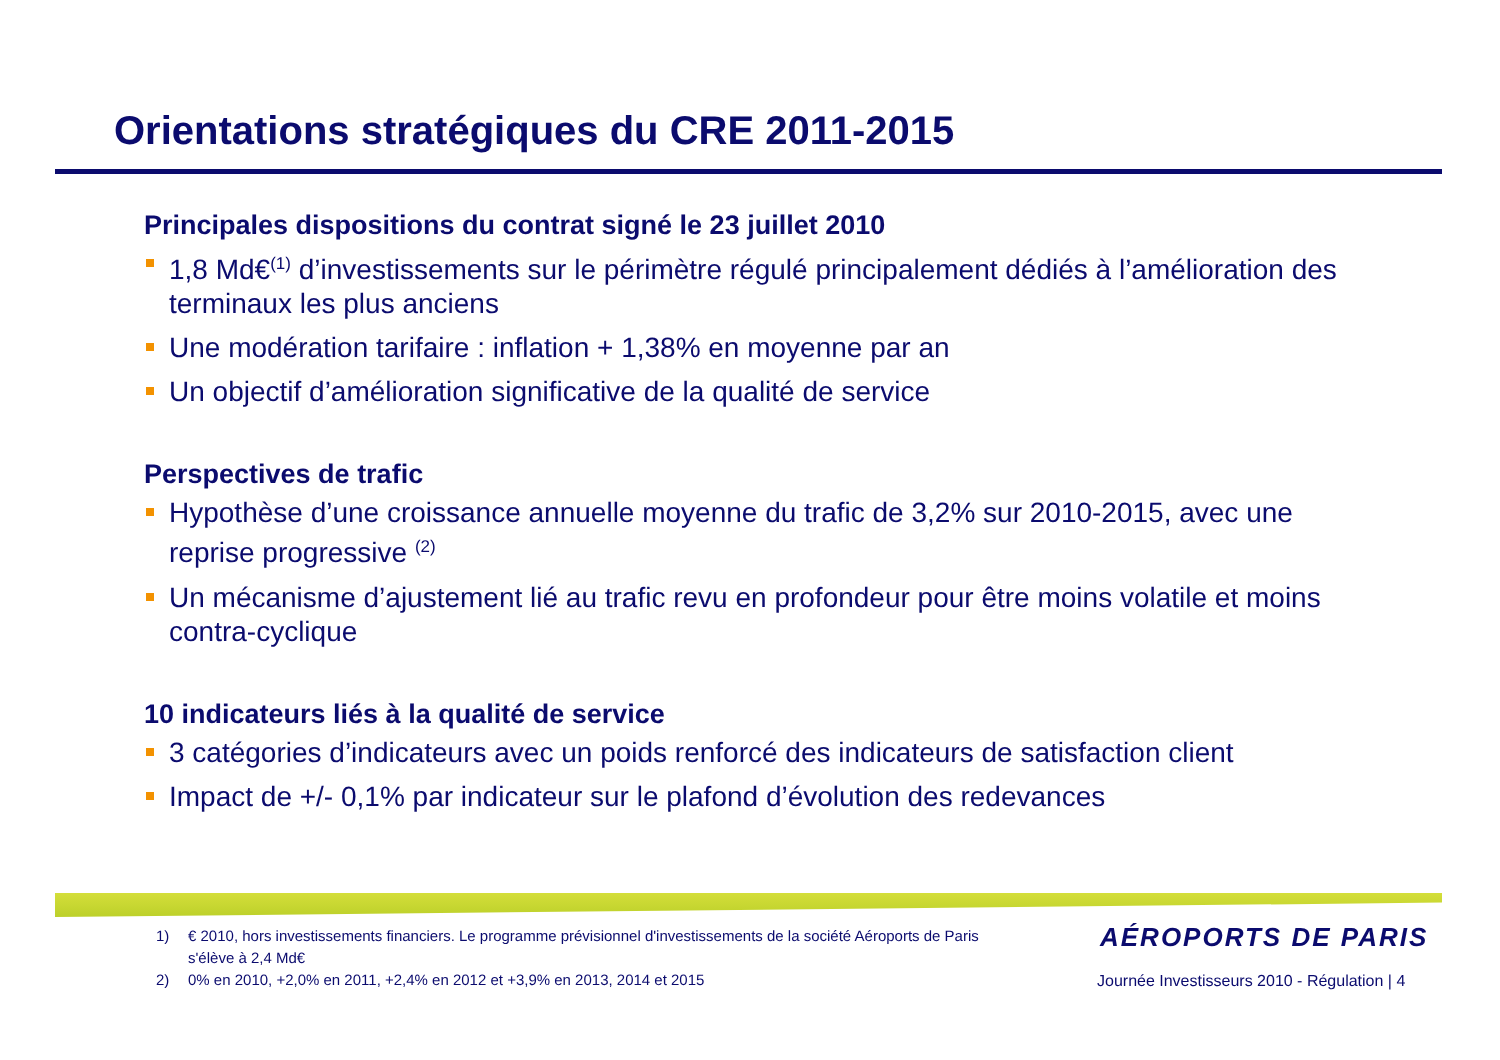Orientations stratégiques du CRE 2011-2015
Principales dispositions du contrat signé le 23 juillet 2010
1,8 Md€<sup>(1)</sup> d’investissements sur le périmètre régulé principalement dédiés à l’amélioration des terminaux les plus anciens
Une modération tarifaire : inflation + 1,38% en moyenne par an
Un objectif d’amélioration significative de la qualité de service
Perspectives de trafic
Hypothèse d’une croissance annuelle moyenne du trafic de 3,2% sur 2010-2015, avec une reprise progressive <sup>(2)</sup>
Un mécanisme d’ajustement lié au trafic revu en profondeur pour être moins volatile et moins contra-cyclique
10 indicateurs liés à la qualité de service
3 catégories d’indicateurs avec un poids renforcé des indicateurs de satisfaction client
Impact de +/- 0,1% par indicateur sur le plafond d’évolution des redevances
1) € 2010, hors investissements financiers. Le programme prévisionnel d'investissements de la société Aéroports de Paris s'élève à 2,4 Md€
2) 0% en 2010, +2,0% en 2011, +2,4% en 2012 et +3,9% en 2013, 2014 et 2015
AÉROPORTS DE PARIS
Journée Investisseurs 2010 - Régulation | 4